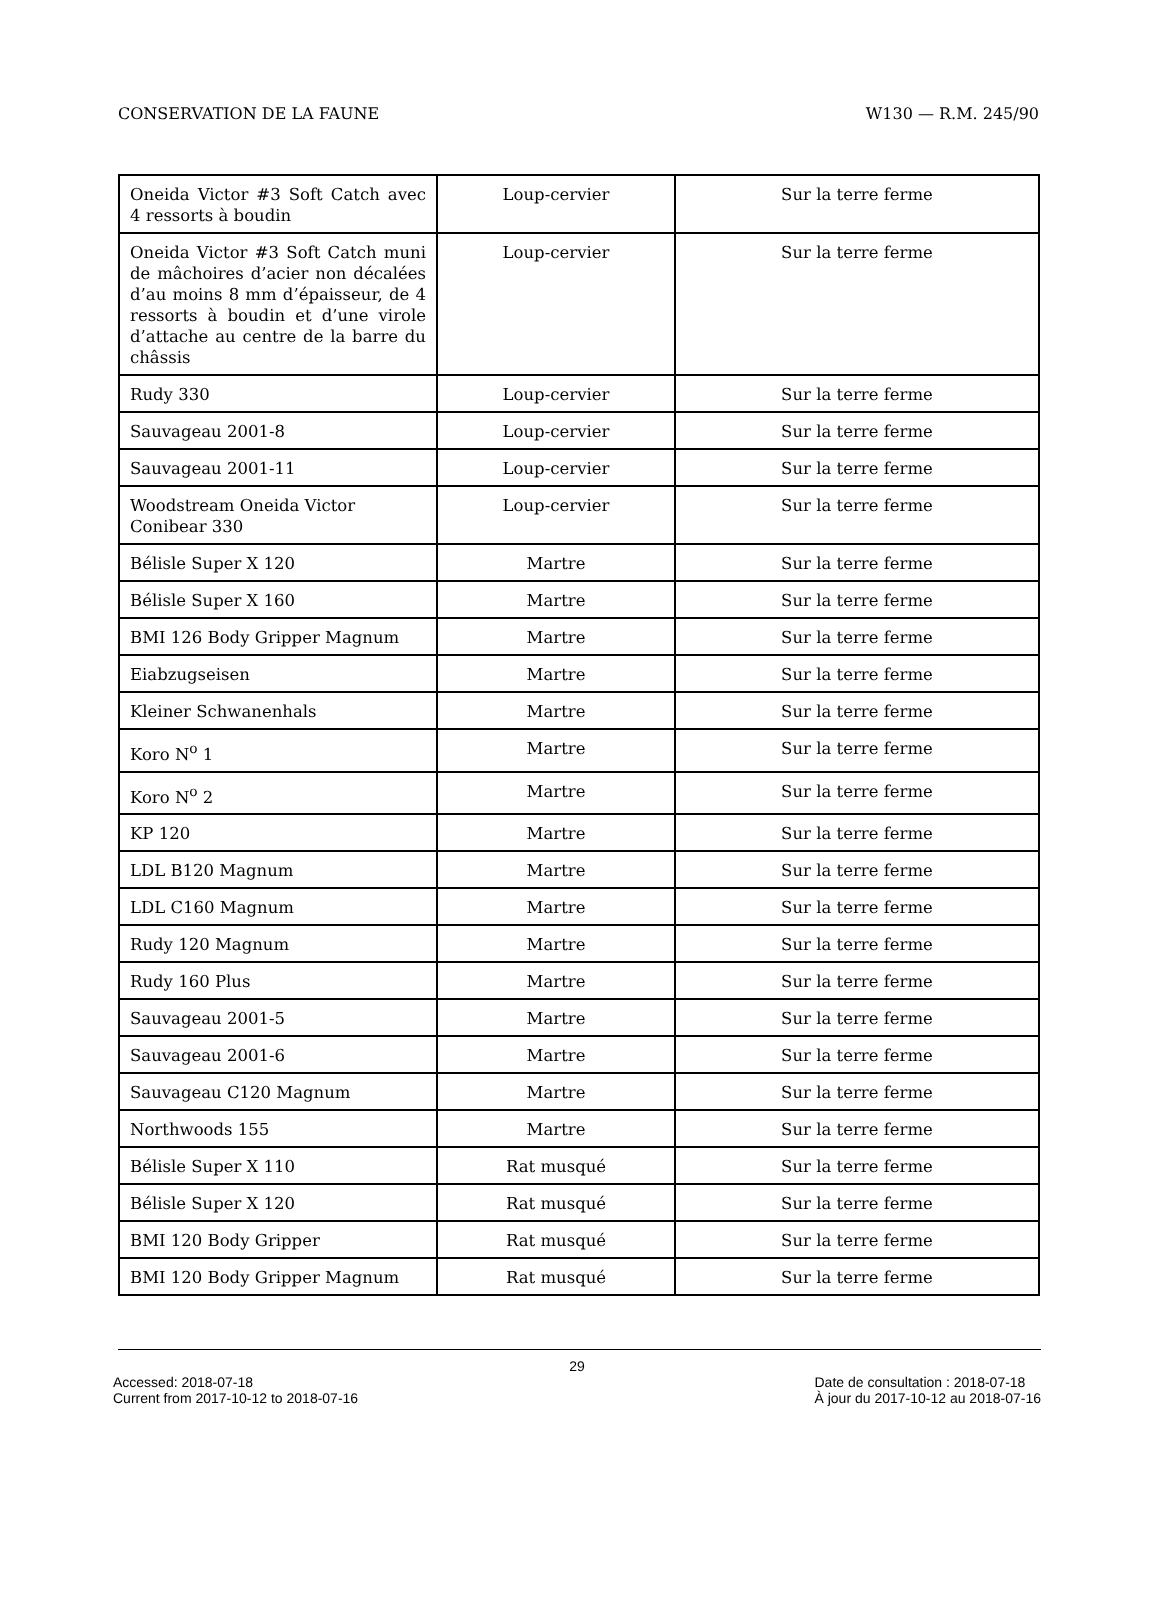CONSERVATION DE LA FAUNE W130 — R.M. 245/90
| Oneida Victor #3 Soft Catch avec 4 ressorts à boudin | Loup-cervier | Sur la terre ferme |
| Oneida Victor #3 Soft Catch muni de mâchoires d’acier non décalées d’au moins 8 mm d’épaisseur, de 4 ressorts à boudin et d’une virole d’attache au centre de la barre du châssis | Loup-cervier | Sur la terre ferme |
| Rudy 330 | Loup-cervier | Sur la terre ferme |
| Sauvageau 2001-8 | Loup-cervier | Sur la terre ferme |
| Sauvageau 2001-11 | Loup-cervier | Sur la terre ferme |
| Woodstream Oneida Victor Conibear 330 | Loup-cervier | Sur la terre ferme |
| Bélisle Super X 120 | Martre | Sur la terre ferme |
| Bélisle Super X 160 | Martre | Sur la terre ferme |
| BMI 126 Body Gripper Magnum | Martre | Sur la terre ferme |
| Eiabzugseisen | Martre | Sur la terre ferme |
| Kleiner Schwanenhals | Martre | Sur la terre ferme |
| Koro N<sup>o</sup> 1 | Martre | Sur la terre ferme |
| Koro N<sup>o</sup> 2 | Martre | Sur la terre ferme |
| KP 120 | Martre | Sur la terre ferme |
| LDL B120 Magnum | Martre | Sur la terre ferme |
| LDL C160 Magnum | Martre | Sur la terre ferme |
| Rudy 120 Magnum | Martre | Sur la terre ferme |
| Rudy 160 Plus | Martre | Sur la terre ferme |
| Sauvageau 2001-5 | Martre | Sur la terre ferme |
| Sauvageau 2001-6 | Martre | Sur la terre ferme |
| Sauvageau C120 Magnum | Martre | Sur la terre ferme |
| Northwoods 155 | Martre | Sur la terre ferme |
| Bélisle Super X 110 | Rat musqué | Sur la terre ferme |
| Bélisle Super X 120 | Rat musqué | Sur la terre ferme |
| BMI 120 Body Gripper | Rat musqué | Sur la terre ferme |
| BMI 120 Body Gripper Magnum | Rat musqué | Sur la terre ferme |
29
Accessed: 2018-07-18
Current from 2017-10-12 to 2018-07-16 Date de consultation : 2018-07-18
À jour du 2017-10-12 au 2018-07-16